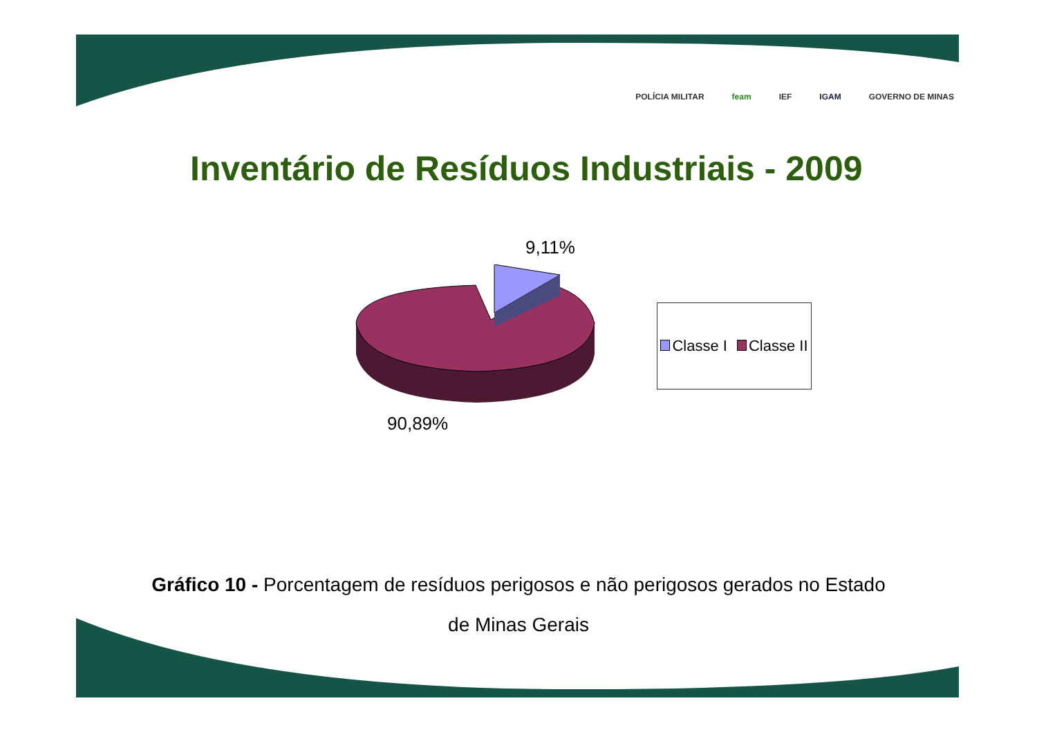POLÍCIA MILITAR feam IEF IGAM GOVERNO DE MINAS
Inventário de Resíduos Industriais - 2009
9,11%
90,89%
Classe I Classe II
Gráfico 10 - Porcentagem de resíduos perigosos e não perigosos gerados no Estado
de Minas Gerais